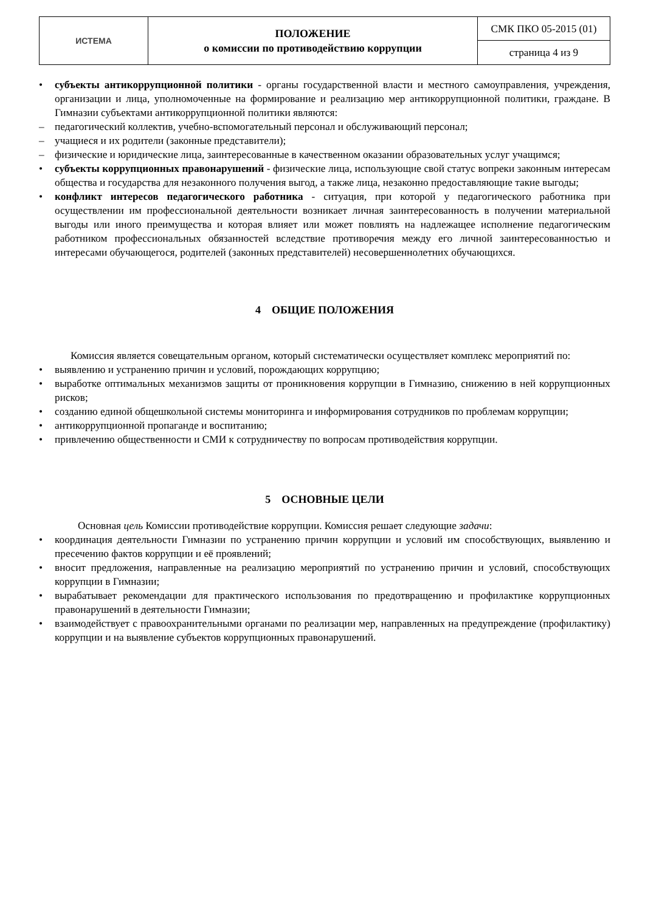| ИСТЕМА | ПОЛОЖЕНИЕ о комиссии по противодействию коррупции | СМК ПКО 05-2015 (01) |
| | | страница 4 из 9 |
• субъекты антикоррупционной политики - органы государственной власти и местного самоуправления, учреждения, организации и лица, уполномоченные на формирование и реализацию мер антикоррупционной политики, граждане. В Гимназии субъектами антикоррупционной политики являются:
– педагогический коллектив, учебно-вспомогательный персонал и обслуживающий персонал;
– учащиеся и их родители (законные представители);
– физические и юридические лица, заинтересованные в качественном оказании образовательных услуг учащимся;
• субъекты коррупционных правонарушений - физические лица, использующие свой статус вопреки законным интересам общества и государства для незаконного получения выгод, а также лица, незаконно предоставляющие такие выгоды;
• конфликт интересов педагогического работника - ситуация, при которой у педагогического работника при осуществлении им профессиональной деятельности возникает личная заинтересованность в получении материальной выгоды или иного преимущества и которая влияет или может повлиять на надлежащее исполнение педагогическим работником профессиональных обязанностей вследствие противоречия между его личной заинтересованностью и интересами обучающегося, родителей (законных представителей) несовершеннолетних обучающихся.
4 ОБЩИЕ ПОЛОЖЕНИЯ
Комиссия является совещательным органом, который систематически осуществляет комплекс мероприятий по:
• выявлению и устранению причин и условий, порождающих коррупцию;
• выработке оптимальных механизмов защиты от проникновения коррупции в Гимназию, снижению в ней коррупционных рисков;
• созданию единой общешкольной системы мониторинга и информирования сотрудников по проблемам коррупции;
• антикоррупционной пропаганде и воспитанию;
• привлечению общественности и СМИ к сотрудничеству по вопросам противодействия коррупции.
5 ОСНОВНЫЕ ЦЕЛИ
Основная цель Комиссии противодействие коррупции. Комиссия решает следующие задачи:
• координация деятельности Гимназии по устранению причин коррупции и условий им способствующих, выявлению и пресечению фактов коррупции и её проявлений;
• вносит предложения, направленные на реализацию мероприятий по устранению причин и условий, способствующих коррупции в Гимназии;
• вырабатывает рекомендации для практического использования по предотвращению и профилактике коррупционных правонарушений в деятельности Гимназии;
• взаимодействует с правоохранительными органами по реализации мер, направленных на предупреждение (профилактику) коррупции и на выявление субъектов коррупционных правонарушений.